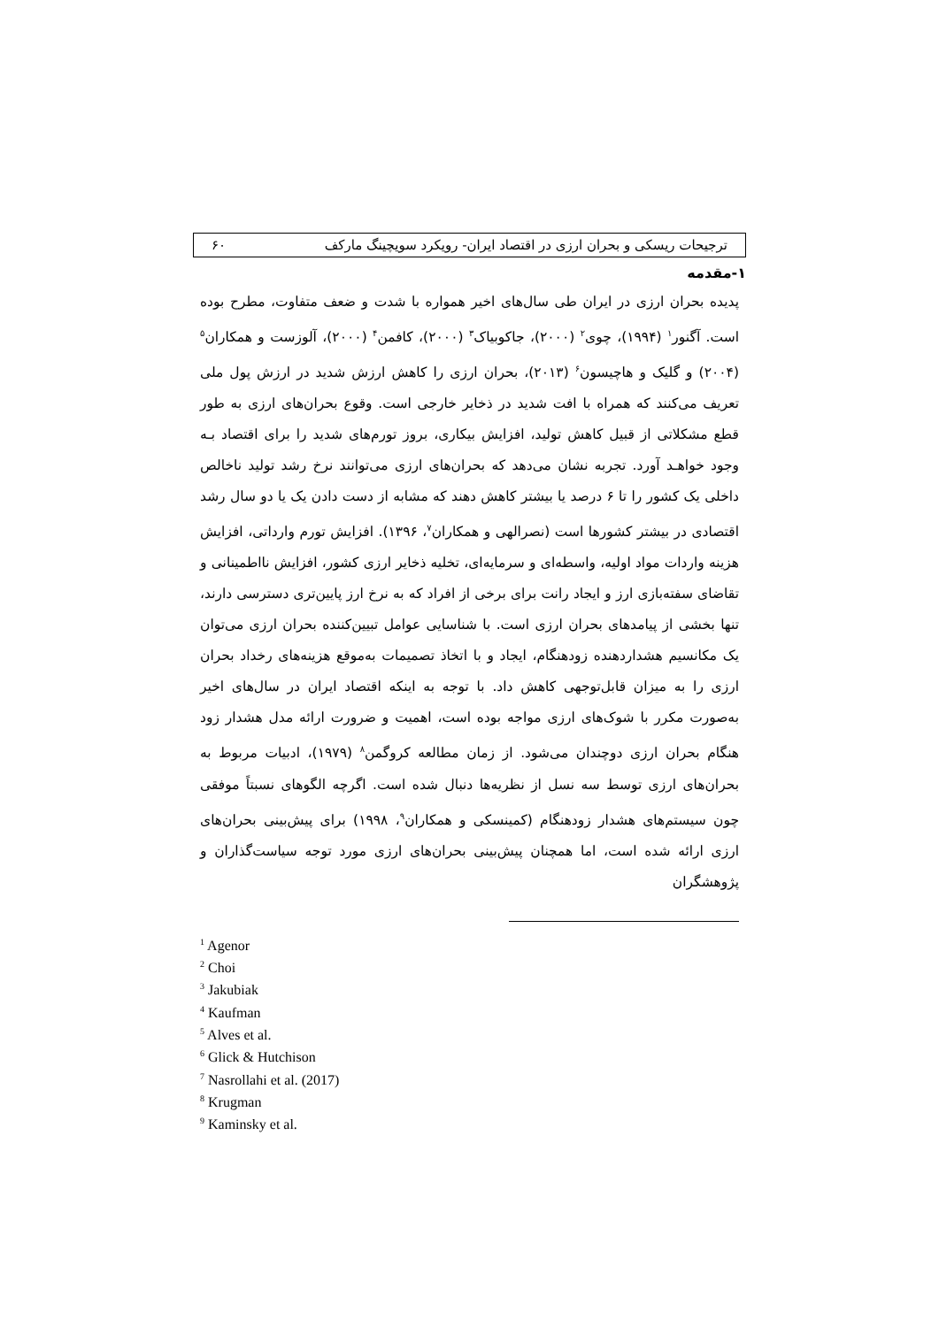ترجیحات ریسکی و بحران ارزی در اقتصاد ایران- رویکرد سویچینگ مارکف ۶۰
۱-مقدمه
پدیده بحران ارزی در ایران طی سال‌های اخیر همواره با شدت و ضعف متفاوت، مطرح بوده است. آگنور<sup>۱</sup> (۱۹۹۴)، چوی<sup>۲</sup> (۲۰۰۰)، جاکوبیاک<sup>۳</sup> (۲۰۰۰)، کافمن<sup>۴</sup> (۲۰۰۰)، آلوزست و همکاران<sup>۵</sup> (۲۰۰۴) و گلیک و هاچیسون<sup>۶</sup> (۲۰۱۳)، بحران ارزی را کاهش ارزش شدید در ارزش پول ملی تعریف می‌کنند که همراه با افت شدید در ذخایر خارجی است. وقوع بحران‌های ارزی به طور قطع مشکلاتی از قبیل کاهش تولید، افزایش بیکاری، بروز تورم‌های شدید را برای اقتصاد بـه وجود خواهـد آورد. تجربه نشان می‌دهد که بحران‌های ارزی می‌توانند نرخ رشد تولید ناخالص داخلی یک کشور را تا ۶ درصد یا بیشتر کاهش دهند که مشابه از دست دادن یک یا دو سال رشد اقتصادی در بیشتر کشورها است (نصرالهی و همکاران<sup>۷</sup>، ۱۳۹۶). افزایش تورم وارداتی، افزایش هزینه واردات مواد اولیه، واسطه‌ای و سرمایه‌ای، تخلیه ذخایر ارزی کشور، افزایش نااطمینانی و تقاضای سفته‌بازی ارز و ایجاد رانت برای برخی از افراد که به نرخ ارز پایین‌تری دسترسی دارند، تنها بخشی از پیامدهای بحران ارزی است. با شناسایی عوامل تبیین‌کننده بحران ارزی می‌توان یک مکانسیم هشداردهنده زودهنگام، ایجاد و با اتخاذ تصمیمات به‌موقع هزینه‌های رخداد بحران ارزی را به میزان قابل‌توجهی کاهش داد. با توجه به اینکه اقتصاد ایران در سال‌های اخیر به‌صورت مکرر با شوک‌های ارزی مواجه بوده است، اهمیت و ضرورت ارائه مدل هشدار زود هنگام بحران ارزی دوچندان می‌شود. از زمان مطالعه کروگمن<sup>۸</sup> (۱۹۷۹)، ادبیات مربوط به بحران‌های ارزی توسط سه نسل از نظریه‌ها دنبال شده است. اگرچه الگوهای نسبتاً موفقی چون سیستم‌های هشدار زودهنگام (کمینسکی و همکاران<sup>۹</sup>، ۱۹۹۸) برای پیش‌بینی بحران‌های ارزی ارائه شده است، اما همچنان پیش‌بینی بحران‌های ارزی مورد توجه سیاست‌گذاران و پژوهشگران
<sup>1</sup> Agenor
<sup>2</sup> Choi
<sup>3</sup> Jakubiak
<sup>4</sup> Kaufman
<sup>5</sup> Alves et al.
<sup>6</sup> Glick & Hutchison
<sup>7</sup> Nasrollahi et al. (2017)
<sup>8</sup> Krugman
<sup>9</sup> Kaminsky et al.